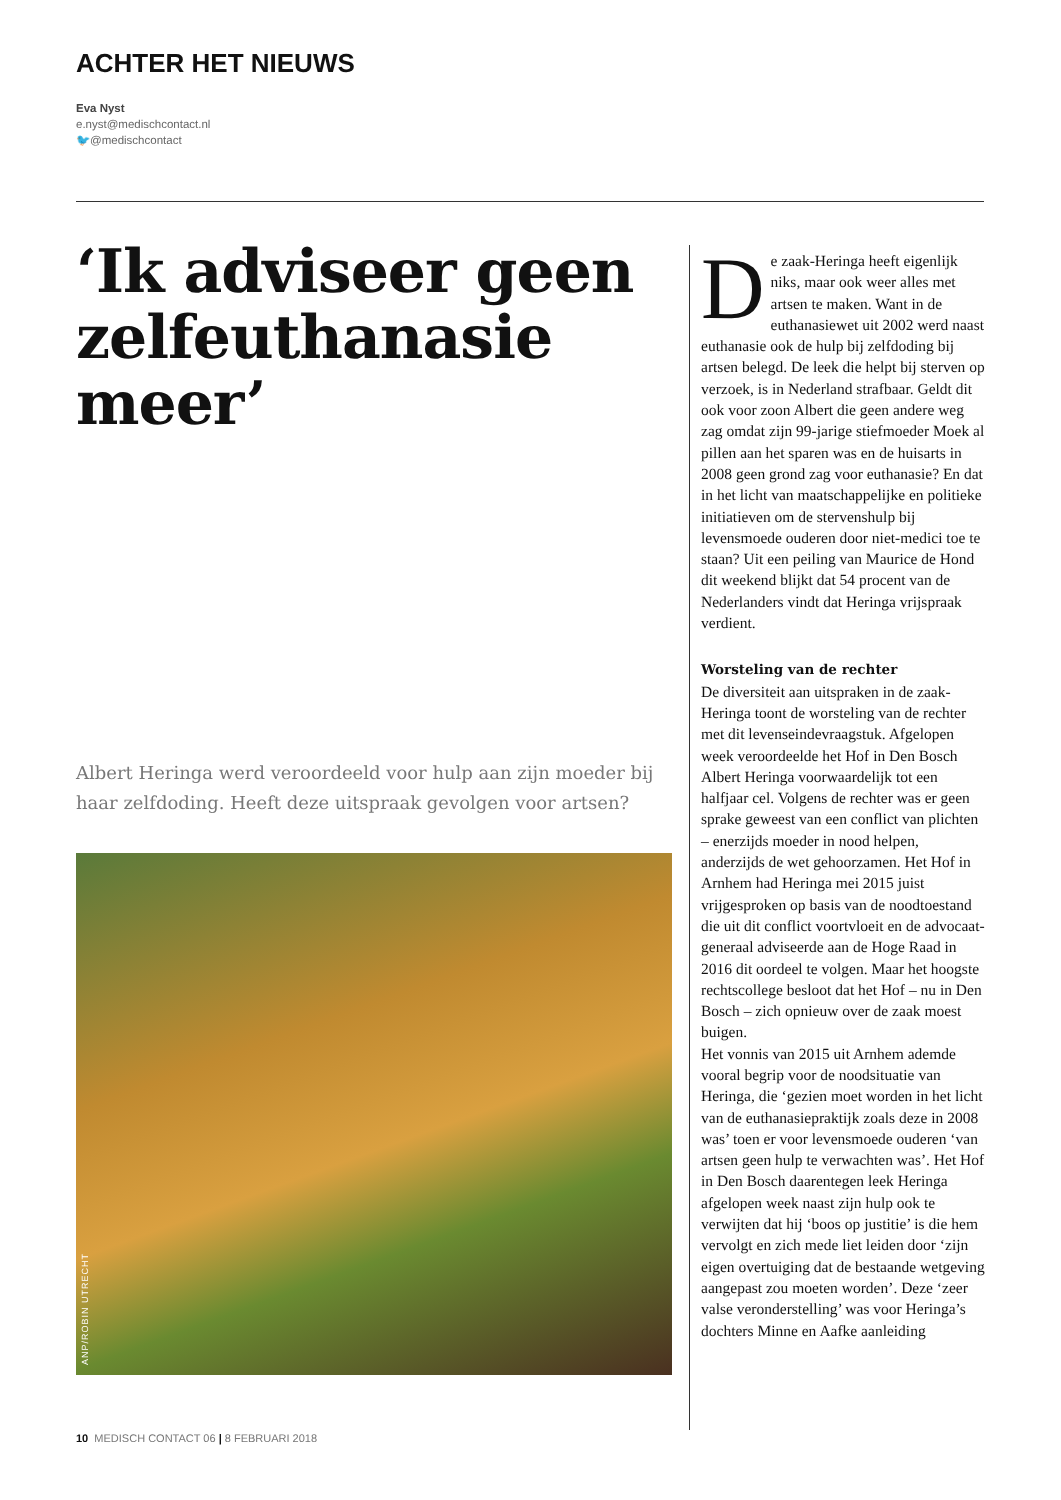ACHTER HET NIEUWS
Eva Nyst
e.nyst@medischcontact.nl
🐦@medischcontact
‘Ik adviseer geen zelfeuthanasie meer’
Albert Heringa werd veroordeeld voor hulp aan zijn moeder bij haar zelfdoding. Heeft deze uitspraak gevolgen voor artsen?
ANP/ROBIN UTRECHT
De zaak-Heringa heeft eigenlijk niks, maar ook weer alles met artsen te maken. Want in de euthanasiewet uit 2002 werd naast euthanasie ook de hulp bij zelfdoding bij artsen belegd. De leek die helpt bij sterven op verzoek, is in Nederland strafbaar. Geldt dit ook voor zoon Albert die geen andere weg zag omdat zijn 99-jarige stiefmoeder Moek al pillen aan het sparen was en de huisarts in 2008 geen grond zag voor euthanasie? En dat in het licht van maatschappelijke en politieke initiatieven om de stervenshulp bij levensmoede ouderen door niet-medici toe te staan? Uit een peiling van Maurice de Hond dit weekend blijkt dat 54 procent van de Nederlanders vindt dat Heringa vrijspraak verdient.
Worsteling van de rechter
De diversiteit aan uitspraken in de zaak-Heringa toont de worsteling van de rechter met dit levenseindevraagstuk. Afgelopen week veroordeelde het Hof in Den Bosch Albert Heringa voorwaardelijk tot een halfjaar cel. Volgens de rechter was er geen sprake geweest van een conflict van plichten – enerzijds moeder in nood helpen, anderzijds de wet gehoorzamen. Het Hof in Arnhem had Heringa mei 2015 juist vrijgesproken op basis van de noodtoestand die uit dit conflict voortvloeit en de advocaat-generaal adviseerde aan de Hoge Raad in 2016 dit oordeel te volgen. Maar het hoogste rechtscollege besloot dat het Hof – nu in Den Bosch – zich opnieuw over de zaak moest buigen.
Het vonnis van 2015 uit Arnhem ademde vooral begrip voor de noodsituatie van Heringa, die ‘gezien moet worden in het licht van de euthanasiepraktijk zoals deze in 2008 was’ toen er voor levensmoede ouderen ‘van artsen geen hulp te verwachten was’. Het Hof in Den Bosch daarentegen leek Heringa afgelopen week naast zijn hulp ook te verwijten dat hij ‘boos op justitie’ is die hem vervolgt en zich mede liet leiden door ‘zijn eigen overtuiging dat de bestaande wetgeving aangepast zou moeten worden’. Deze ‘zeer valse veronderstelling’ was voor Heringa’s dochters Minne en Aafke aanleiding
10 MEDISCH CONTACT 06 | 8 FEBRUARI 2018